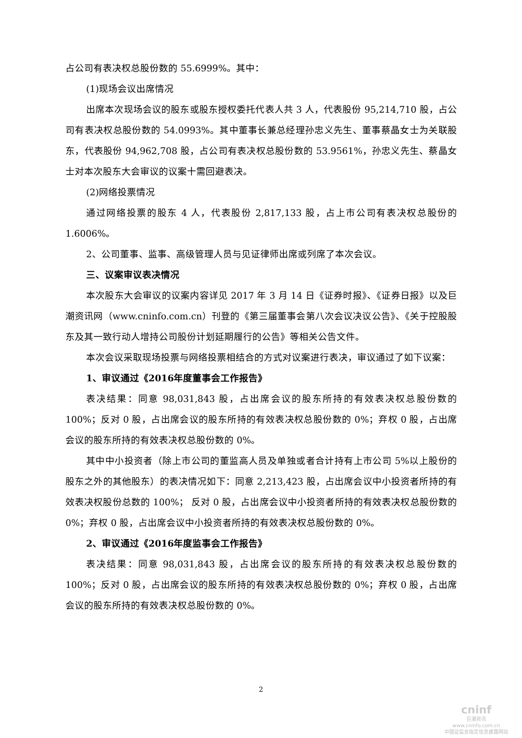占公司有表决权总股份数的 55.6999%。其中：
(1)现场会议出席情况
出席本次现场会议的股东或股东授权委托代表人共 3 人，代表股份 95,214,710 股，占公司有表决权总股份数的 54.0993%。其中董事长兼总经理孙忠义先生、董事蔡晶女士为关联股东，代表股份 94,962,708 股，占公司有表决权总股份数的 53.9561%，孙忠义先生、蔡晶女士对本次股东大会审议的议案十需回避表决。
(2)网络投票情况
通过网络投票的股东 4 人，代表股份 2,817,133 股，占上市公司有表决权总股份的 1.6006%。
2、公司董事、监事、高级管理人员与见证律师出席或列席了本次会议。
三、议案审议表决情况
本次股东大会审议的议案内容详见 2017 年 3 月 14 日《证券时报》、《证券日报》以及巨潮资讯网（www.cninfo.com.cn）刊登的《第三届董事会第八次会议决议公告》、《关于控股股东及其一致行动人增持公司股份计划延期履行的公告》等相关公告文件。
本次会议采取现场投票与网络投票相结合的方式对议案进行表决，审议通过了如下议案：
1、审议通过《2016年度董事会工作报告》
表决结果：同意 98,031,843 股，占出席会议的股东所持的有效表决权总股份数的 100%；反对 0 股，占出席会议的股东所持的有效表决权总股份数的 0%；弃权 0 股，占出席会议的股东所持的有效表决权总股份数的 0%。
其中中小投资者（除上市公司的董监高人员及单独或者合计持有上市公司 5%以上股份的股东之外的其他股东）的表决情况如下：同意 2,213,423 股，占出席会议中小投资者所持的有效表决权股份总数的 100%； 反对 0 股，占出席会议中小投资者所持的有效表决权总股份数的 0%；弃权 0 股，占出席会议中小投资者所持的有效表决权总股份数的 0%。
2、审议通过《2016年度监事会工作报告》
表决结果：同意 98,031,843 股，占出席会议的股东所持的有效表决权总股份数的 100%；反对 0 股，占出席会议的股东所持的有效表决权总股份数的 0%；弃权 0 股，占出席会议的股东所持的有效表决权总股份数的 0%。
2
cninf
巨潮资讯
www.cninfo.com.cn
中国证监会指定信息披露网站